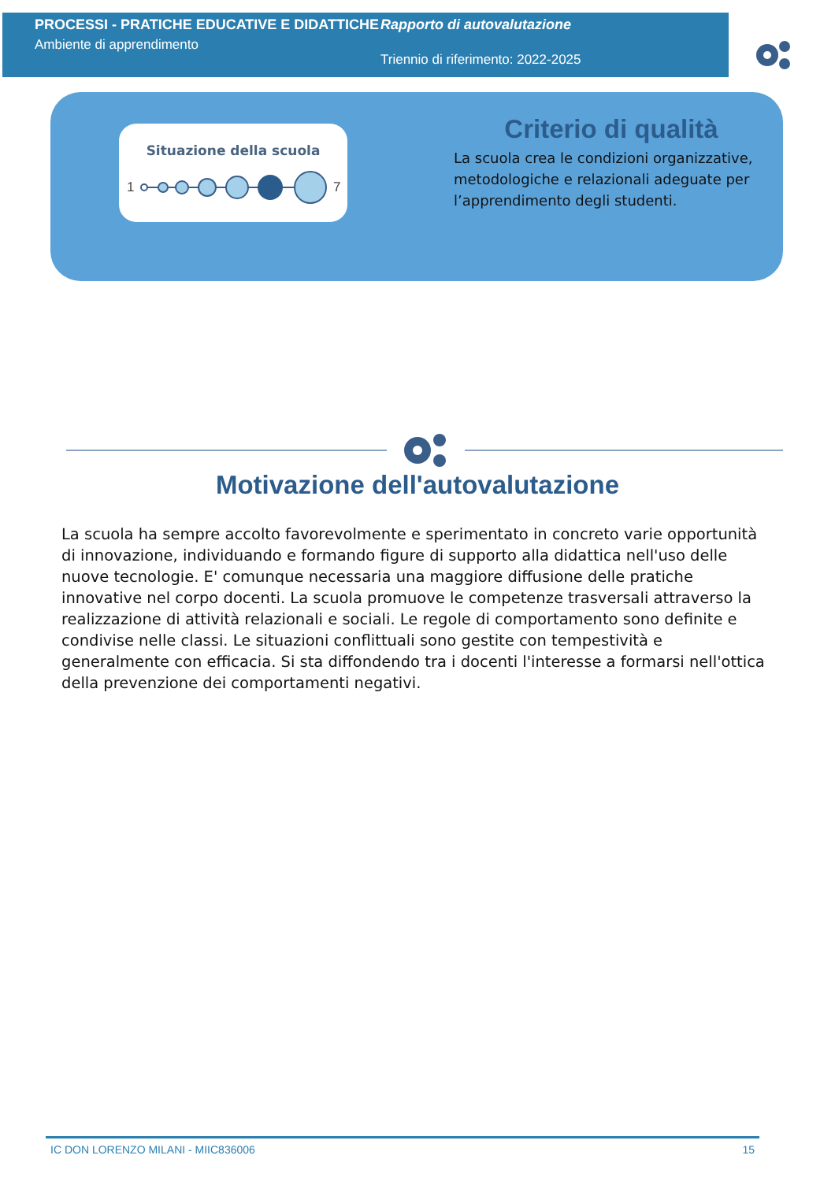PROCESSI - PRATICHE EDUCATIVE E DIDATTICHE
Ambiente di apprendimento
Rapporto di autovalutazione
Triennio di riferimento: 2022-2025
Situazione della scuola
1
7
Criterio di qualità
La scuola crea le condizioni organizzative, metodologiche e relazionali adeguate per l’apprendimento degli studenti.
Motivazione dell'autovalutazione
La scuola ha sempre accolto favorevolmente e sperimentato in concreto varie opportunità di innovazione, individuando e formando figure di supporto alla didattica nell'uso delle nuove tecnologie. E' comunque necessaria una maggiore diffusione delle pratiche innovative nel corpo docenti. La scuola promuove le competenze trasversali attraverso la realizzazione di attività relazionali e sociali. Le regole di comportamento sono definite e condivise nelle classi. Le situazioni conflittuali sono gestite con tempestività e generalmente con efficacia. Si sta diffondendo tra i docenti l'interesse a formarsi nell'ottica della prevenzione dei comportamenti negativi.
IC DON LORENZO MILANI - MIIC836006 15